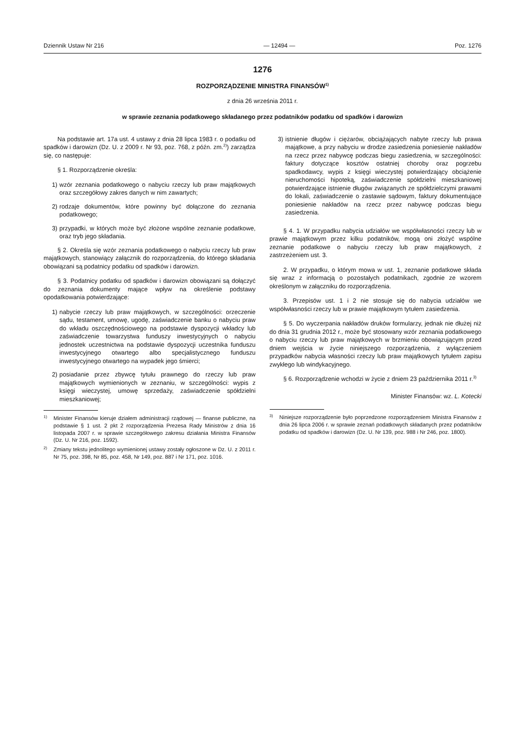Dziennik Ustaw Nr 216 — 12494 — Poz. 1276
1276
ROZPORZĄDZENIE MINISTRA FINANSÓW<sup>1)</sup>
z dnia 26 września 2011 r.
w sprawie zeznania podatkowego składanego przez podatników podatku od spadków i darowizn
Na podstawie art. 17a ust. 4 ustawy z dnia 28 lipca 1983 r. o podatku od spadków i darowizn (Dz. U. z 2009 r. Nr 93, poz. 768, z późn. zm.<sup>2)</sup>) zarządza się, co następuje:
§ 1. Rozporządzenie określa:
1) wzór zeznania podatkowego o nabyciu rzeczy lub praw majątkowych oraz szczegółowy zakres danych w nim zawartych;
2) rodzaje dokumentów, które powinny być dołączone do zeznania podatkowego;
3) przypadki, w których może być złożone wspólne zeznanie podatkowe, oraz tryb jego składania.
§ 2. Określa się wzór zeznania podatkowego o nabyciu rzeczy lub praw majątkowych, stanowiący załącznik do rozporządzenia, do którego składania obowiązani są podatnicy podatku od spadków i darowizn.
§ 3. Podatnicy podatku od spadków i darowizn obowiązani są dołączyć do zeznania dokumenty mające wpływ na określenie podstawy opodatkowania potwierdzające:
1) nabycie rzeczy lub praw majątkowych, w szczególności: orzeczenie sądu, testament, umowę, ugodę, zaświadczenie banku o nabyciu praw do wkładu oszczędnościowego na podstawie dyspozycji wkładcy lub zaświadczenie towarzystwa funduszy inwestycyjnych o nabyciu jednostek uczestnictwa na podstawie dyspozycji uczestnika funduszu inwestycyjnego otwartego albo specjalistycznego funduszu inwestycyjnego otwartego na wypadek jego śmierci;
2) posiadanie przez zbywcę tytułu prawnego do rzeczy lub praw majątkowych wymienionych w zeznaniu, w szczególności: wypis z księgi wieczystej, umowę sprzedaży, zaświadczenie spółdzielni mieszkaniowej;
<sup>1)</sup>
Minister Finansów kieruje działem administracji rządowej — finanse publiczne, na podstawie § 1 ust. 2 pkt 2 rozporządzenia Prezesa Rady Ministrów z dnia 16 listopada 2007 r. w sprawie szczegółowego zakresu działania Ministra Finansów (Dz. U. Nr 216, poz. 1592).
<sup>2)</sup>
Zmiany tekstu jednolitego wymienionej ustawy zostały ogłoszone w Dz. U. z 2011 r. Nr 75, poz. 398, Nr 85, poz. 458, Nr 149, poz. 887 i Nr 171, poz. 1016.
3) istnienie długów i ciężarów, obciążających nabyte rzeczy lub prawa majątkowe, a przy nabyciu w drodze zasiedzenia poniesienie nakładów na rzecz przez nabywcę podczas biegu zasiedzenia, w szczególności: faktury dotyczące kosztów ostatniej choroby oraz pogrzebu spadkodawcy, wypis z księgi wieczystej potwierdzający obciążenie nieruchomości hipoteką, zaświadczenie spółdzielni mieszkaniowej potwierdzające istnienie długów związanych ze spółdzielczymi prawami do lokali, zaświadczenie o zastawie sądowym, faktury dokumentujące poniesienie nakładów na rzecz przez nabywcę podczas biegu zasiedzenia.
§ 4. 1. W przypadku nabycia udziałów we współwłasności rzeczy lub w prawie majątkowym przez kilku podatników, mogą oni złożyć wspólne zeznanie podatkowe o nabyciu rzeczy lub praw majątkowych, z zastrzeżeniem ust. 3.
2. W przypadku, o którym mowa w ust. 1, zeznanie podatkowe składa się wraz z informacją o pozostałych podatnikach, zgodnie ze wzorem określonym w załączniku do rozporządzenia.
3. Przepisów ust. 1 i 2 nie stosuje się do nabycia udziałów we współwłasności rzeczy lub w prawie majątkowym tytułem zasiedzenia.
§ 5. Do wyczerpania nakładów druków formularzy, jednak nie dłużej niż do dnia 31 grudnia 2012 r., może być stosowany wzór zeznania podatkowego o nabyciu rzeczy lub praw majątkowych w brzmieniu obowiązującym przed dniem wejścia w życie niniejszego rozporządzenia, z wyłączeniem przypadków nabycia własności rzeczy lub praw majątkowych tytułem zapisu zwykłego lub windykacyjnego.
§ 6. Rozporządzenie wchodzi w życie z dniem 23 października 2011 r.<sup>3)</sup>
Minister Finansów: wz. L. Kotecki
<sup>3)</sup>
Niniejsze rozporządzenie było poprzedzone rozporządzeniem Ministra Finansów z dnia 26 lipca 2006 r. w sprawie zeznań podatkowych składanych przez podatników podatku od spadków i darowizn (Dz. U. Nr 139, poz. 988 i Nr 246, poz. 1800).